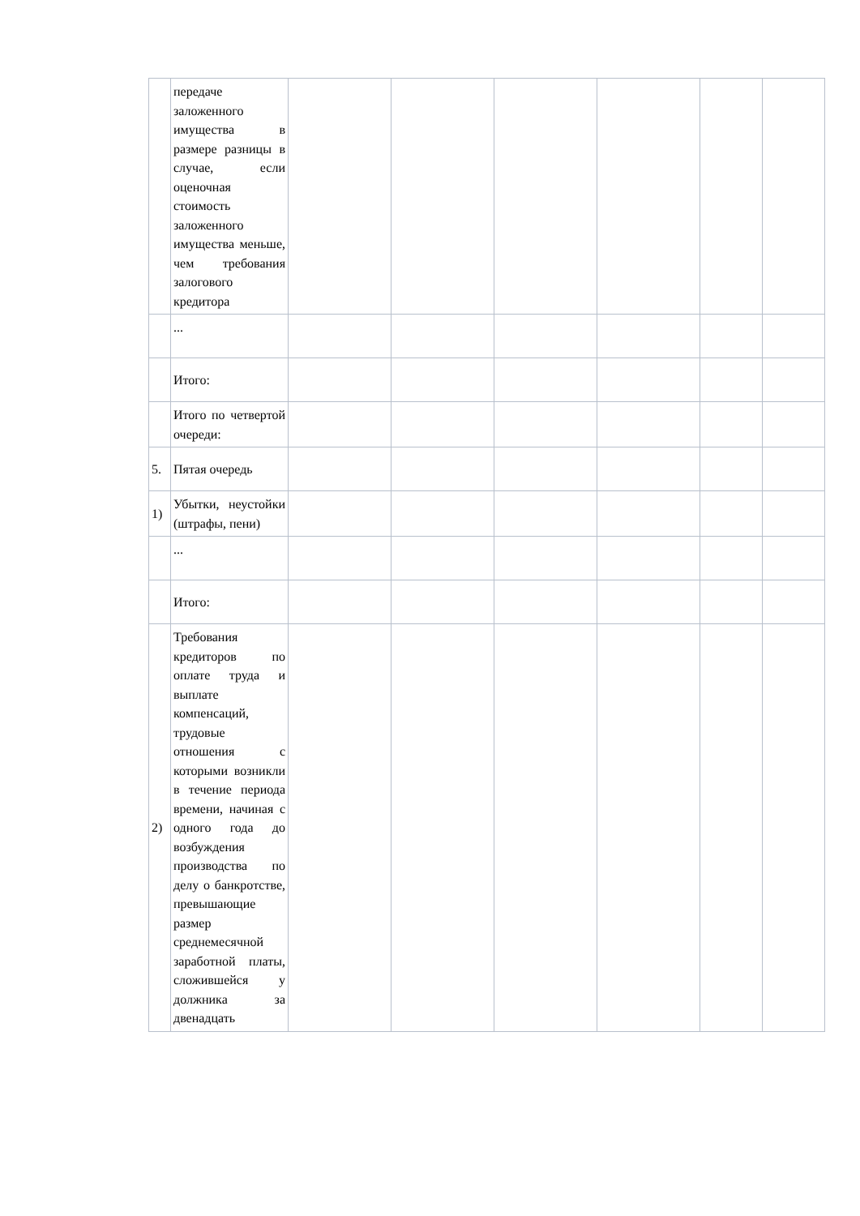| | передаче заложенного имущества в размере разницы в случае, если оценочная стоимость заложенного имущества меньше, чем требования залогового кредитора | | | | | | |
| | ... | | | | | | |
| | Итого: | | | | | | |
| | Итого по четвертой очереди: | | | | | | |
| 5. | Пятая очередь | | | | | | |
| 1) | Убытки, неустойки (штрафы, пени) | | | | | | |
| | ... | | | | | | |
| | Итого: | | | | | | |
| 2) | Требования кредиторов по оплате труда и выплате компенсаций, трудовые отношения с которыми возникли в течение периода времени, начиная с одного года до возбуждения производства по делу о банкротстве, превышающие размер среднемесячной заработной платы, сложившейся у должника за двенадцать | | | | | | |